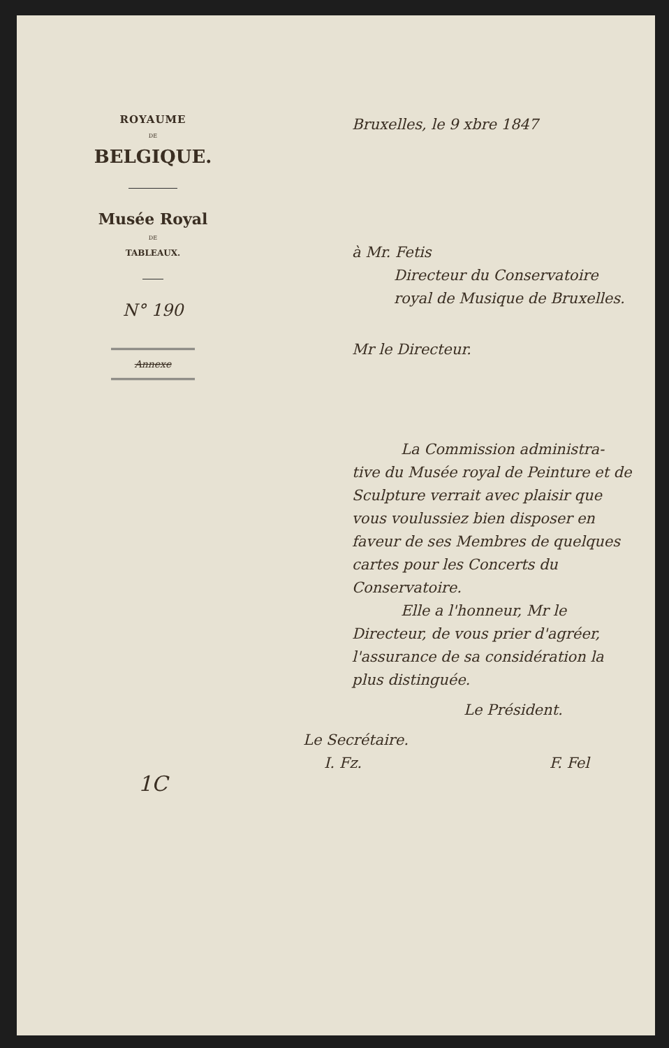ROYAUME
DE
BELGIQUE.
Musée Royal
DE
TABLEAUX.
N° 190
Annexe
1C
Bruxelles, le 9 xbre 1847
à Mr. Fetis
Directeur du Conservatoire royal de Musique de Bruxelles.
Mr le Directeur.
La Commission administra-
tive du Musée royal de Peinture et de Sculpture verrait avec plaisir que vous voulussiez bien disposer en faveur de ses Membres de quelques cartes pour les Concerts du Conservatoire.
Elle a l'honneur, Mr le
Directeur, de vous prier d'agréer, l'assurance de sa considération la plus distinguée.
Le Président.
Le Secrétaire.
I. Fz. F. Fel